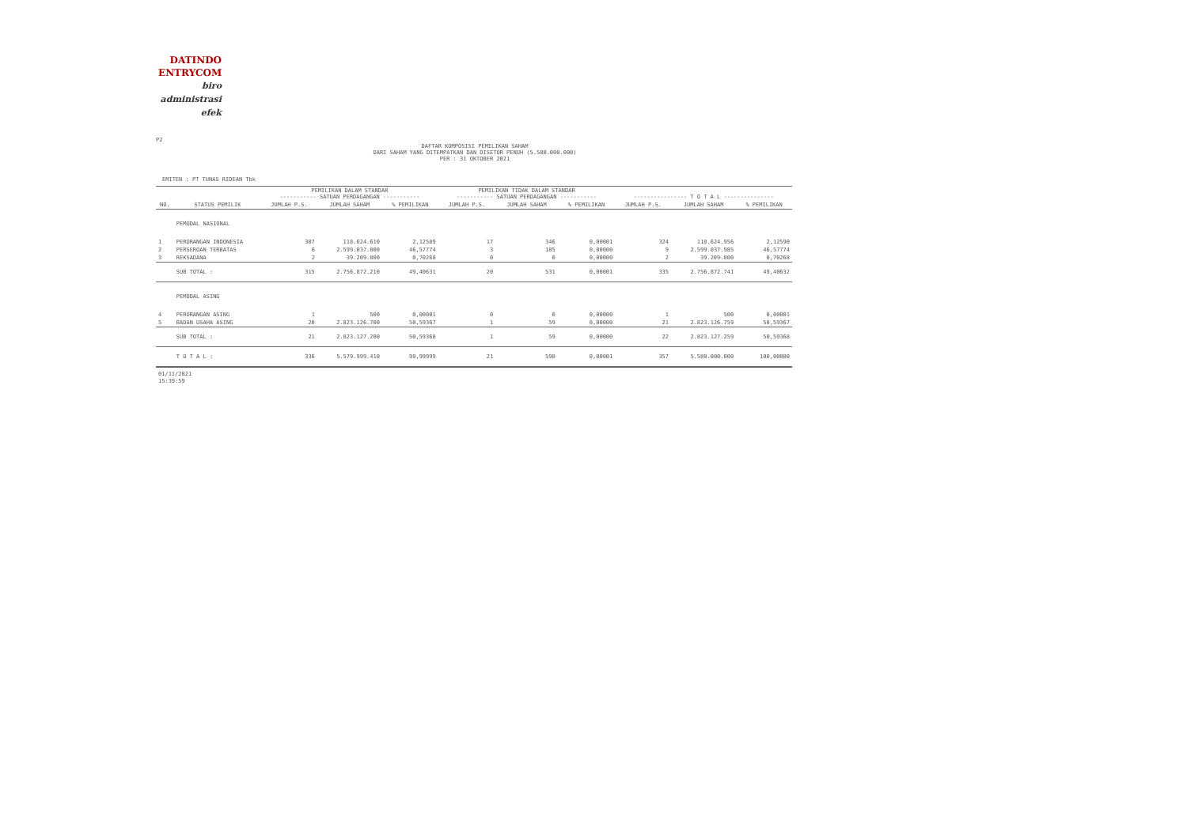DATINDO
ENTRYCOM
biro
administrasi
efek
P2
DAFTAR KOMPOSISI PEMILIKAN SAHAM
DARI SAHAM YANG DITEMPATKAN DAN DISETOR PENUH (5.580.000.000)
PER : 31 OKTOBER 2021
EMITEN : PT TUNAS RIDEAN Tbk
| | | PEMILIKAN DALAM STANDAR ----------- SATUAN PERDAGANGAN ----------- | | | PEMILIKAN TIDAK DALAM STANDAR ----------- SATUAN PERDAGANGAN ----------- | | | ---------------- T O T A L --------------- | | |
| --- | --- | --- | --- | --- | --- | --- | --- | --- | --- | --- |
| NO. | STATUS PEMILIK | JUMLAH P.S. | JUMLAH SAHAM | % PEMILIKAN | JUMLAH P.S. | JUMLAH SAHAM | % PEMILIKAN | JUMLAH P.S. | JUMLAH SAHAM | % PEMILIKAN |
| | PEMODAL NASIONAL | | | | | | | | | |
| 1 | PERORANGAN INDONESIA | 307 | 118.624.610 | 2,12589 | 17 | 346 | 0,00001 | 324 | 118.624.956 | 2,12590 |
| 2 | PERSEROAN TERBATAS | 6 | 2.599.037.800 | 46,57774 | 3 | 185 | 0,00000 | 9 | 2.599.037.985 | 46,57774 |
| 3 | REKSADANA | 2 | 39.209.800 | 0,70268 | 0 | 0 | 0,00000 | 2 | 39.209.800 | 0,70268 |
| | SUB TOTAL : | 315 | 2.756.872.210 | 49,40631 | 20 | 531 | 0,00001 | 335 | 2.756.872.741 | 49,40632 |
| | PEMODAL ASING | | | | | | | | | |
| 4 | PERORANGAN ASING | 1 | 500 | 0,00001 | 0 | 0 | 0,00000 | 1 | 500 | 0,00001 |
| 5 | BADAN USAHA ASING | 20 | 2.823.126.700 | 50,59367 | 1 | 59 | 0,00000 | 21 | 2.823.126.759 | 50,59367 |
| | SUB TOTAL : | 21 | 2.823.127.200 | 50,59368 | 1 | 59 | 0,00000 | 22 | 2.823.127.259 | 50,59368 |
| | T O T A L : | 336 | 5.579.999.410 | 99,99999 | 21 | 590 | 0,00001 | 357 | 5.580.000.000 | 100,00000 |
01/11/2021
15:39:59